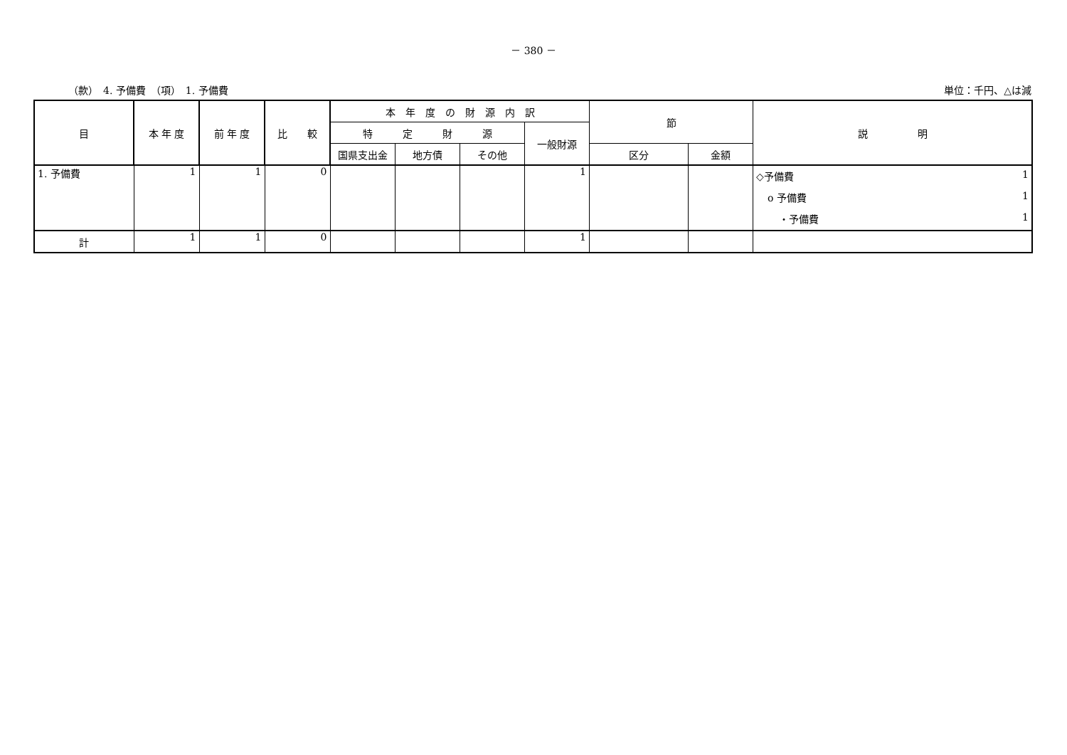－ 380 －
（款）　4. 予備費　（項）　1. 予備費 単位：千円、△は減
| 目 | 本 年 度 | 前 年 度 | 比 較 | 本 年 度 の 財 源 内 訳 | | | | 節 | | 説 明 |
| --- | --- | --- | --- | --- | --- | --- | --- | --- | --- | --- |
| | | | | 特 定 財 源 | | | 一般財源 | | | |
| | | | | 国県支出金 | 地方債 | その他 | | 区分 | 金額 | |
| 1. 予備費 | 1 | 1 | 0 | | | | 1 | | | ◇予備費 1 o 予備費 1 ・予備費 1 |
| 計 | 1 | 1 | 0 | | | | 1 | | | |